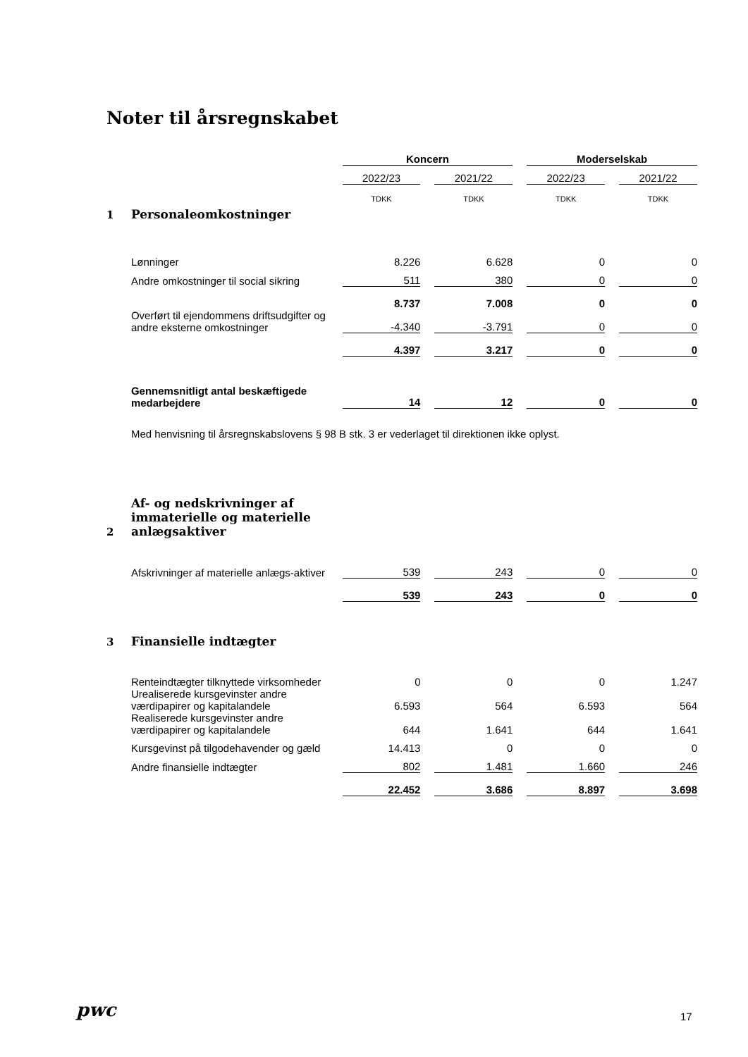Noter til årsregnskabet
| | | Koncern | | | | Moderselskab | | |
| | | 2022/23 | | 2021/22 | | 2022/23 | | 2021/22 |
| | | TDKK | | TDKK | | TDKK | | TDKK |
| 1 | Personaleomkostninger | | | | | | | |
| | Lønninger | 8.226 | | 6.628 | | 0 | | 0 |
| | Andre omkostninger til social sikring | 511 | | 380 | | 0 | | 0 |
| | | 8.737 | | 7.008 | | 0 | | 0 |
| | Overført til ejendommens driftsudgifter og andre eksterne omkostninger | -4.340 | | -3.791 | | 0 | | 0 |
| | | 4.397 | | 3.217 | | 0 | | 0 |
| | Gennemsnitligt antal beskæftigede medarbejdere | 14 | | 12 | | 0 | | 0 |
| | Med henvisning til årsregnskabslovens § 98 B stk. 3 er vederlaget til direktionen ikke oplyst. | | | | | | | |
| 2 | Af- og nedskrivninger af immaterielle og materielle anlægsaktiver | | | | | | | |
| | Afskrivninger af materielle anlægs-aktiver | 539 | | 243 | | 0 | | 0 |
| | | 539 | | 243 | | 0 | | 0 |
| 3 | Finansielle indtægter | | | | | | | |
| | Renteindtægter tilknyttede virksomheder | 0 | | 0 | | 0 | | 1.247 |
| | Urealiserede kursgevinster andre værdipapirer og kapitalandele | 6.593 | | 564 | | 6.593 | | 564 |
| | Realiserede kursgevinster andre værdipapirer og kapitalandele | 644 | | 1.641 | | 644 | | 1.641 |
| | Kursgevinst på tilgodehavender og gæld | 14.413 | | 0 | | 0 | | 0 |
| | Andre finansielle indtægter | 802 | | 1.481 | | 1.660 | | 246 |
| | | 22.452 | | 3.686 | | 8.897 | | 3.698 |
pwc 17